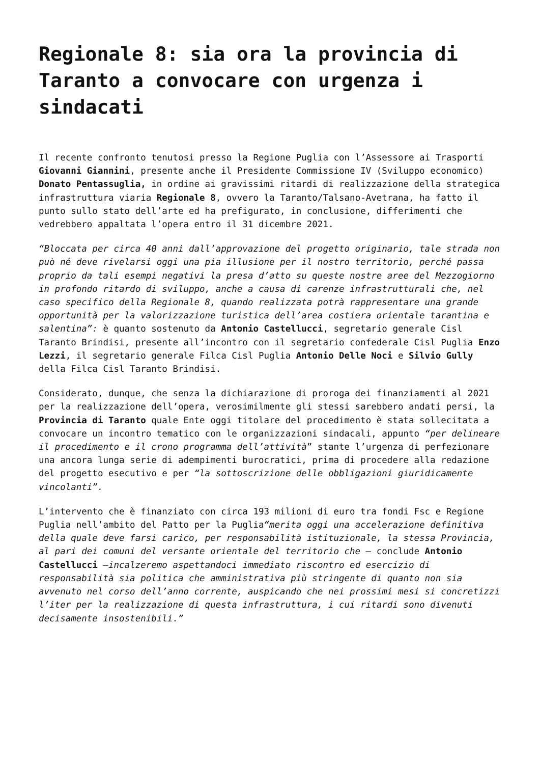Regionale 8: sia ora la provincia di Taranto a convocare con urgenza i sindacati
Il recente confronto tenutosi presso la Regione Puglia con l’Assessore ai Trasporti Giovanni Giannini, presente anche il Presidente Commissione IV (Sviluppo economico) Donato Pentassuglia, in ordine ai gravissimi ritardi di realizzazione della strategica infrastruttura viaria Regionale 8, ovvero la Taranto/Talsano-Avetrana, ha fatto il punto sullo stato dell’arte ed ha prefigurato, in conclusione, differimenti che vedrebbero appaltata l’opera entro il 31 dicembre 2021.
“Bloccata per circa 40 anni dall’approvazione del progetto originario, tale strada non può né deve rivelarsi oggi una pia illusione per il nostro territorio, perché passa proprio da tali esempi negativi la presa d’atto su queste nostre aree del Mezzogiorno in profondo ritardo di sviluppo, anche a causa di carenze infrastrutturali che, nel caso specifico della Regionale 8, quando realizzata potrà rappresentare una grande opportunità per la valorizzazione turistica dell’area costiera orientale tarantina e salentina”: è quanto sostenuto da Antonio Castellucci, segretario generale Cisl Taranto Brindisi, presente all’incontro con il segretario confederale Cisl Puglia Enzo Lezzi, il segretario generale Filca Cisl Puglia Antonio Delle Noci e Silvio Gully della Filca Cisl Taranto Brindisi.
Considerato, dunque, che senza la dichiarazione di proroga dei finanziamenti al 2021 per la realizzazione dell’opera, verosimilmente gli stessi sarebbero andati persi, la Provincia di Taranto quale Ente oggi titolare del procedimento è stata sollecitata a convocare un incontro tematico con le organizzazioni sindacali, appunto “per delineare il procedimento e il crono programma dell’attività” stante l’urgenza di perfezionare una ancora lunga serie di adempimenti burocratici, prima di procedere alla redazione del progetto esecutivo e per “la sottoscrizione delle obbligazioni giuridicamente vincolanti”.
L’intervento che è finanziato con circa 193 milioni di euro tra fondi Fsc e Regione Puglia nell’ambito del Patto per la Puglia“merita oggi una accelerazione definitiva della quale deve farsi carico, per responsabilità istituzionale, la stessa Provincia, al pari dei comuni del versante orientale del territorio che – conclude Antonio Castellucci –incalzeremo aspettandoci immediato riscontro ed esercizio di responsabilità sia politica che amministrativa più stringente di quanto non sia avvenuto nel corso dell’anno corrente, auspicando che nei prossimi mesi si concretizzi l’iter per la realizzazione di questa infrastruttura, i cui ritardi sono divenuti decisamente insostenibili.”